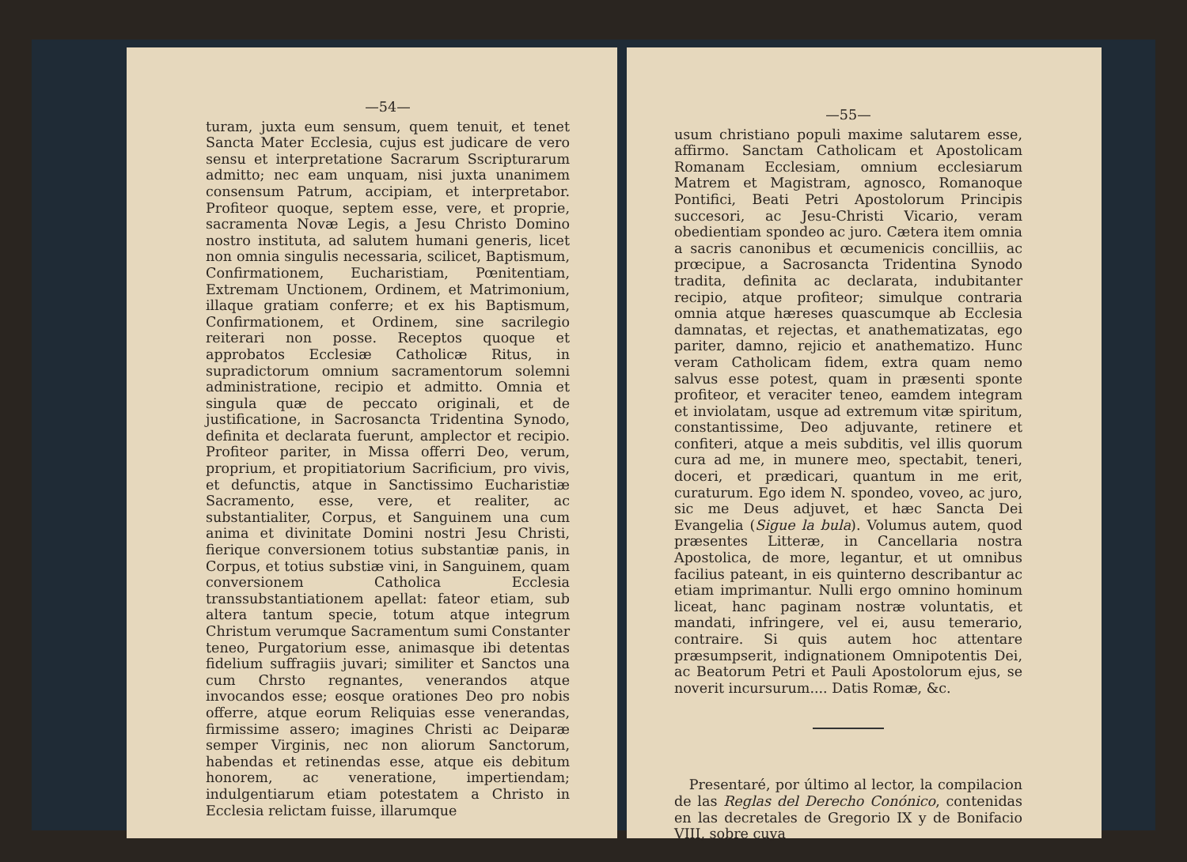—54—
turam, juxta eum sensum, quem tenuit, et tenet Sancta Mater Ecclesia, cujus est judicare de vero sensu et interpretatione Sacrarum Sscripturarum admitto; nec eam unquam, nisi juxta unanimem consensum Patrum, accipiam, et interpretabor. Profiteor quoque, septem esse, vere, et proprie, sacramenta Novæ Legis, a Jesu Christo Domino nostro instituta, ad salutem humani generis, licet non omnia singulis necessaria, scilicet, Baptismum, Confirmationem, Eucharistiam, Pœnitentiam, Extremam Unctionem, Ordinem, et Matrimonium, illaque gratiam conferre; et ex his Baptismum, Confirmationem, et Ordinem, sine sacrilegio reiterari non posse. Receptos quoque et approbatos Ecclesiæ Catholicæ Ritus, in supradictorum omnium sacramentorum solemni administratione, recipio et admitto. Omnia et singula quæ de peccato originali, et de justificatione, in Sacrosancta Tridentina Synodo, definita et declarata fuerunt, amplector et recipio. Profiteor pariter, in Missa offerri Deo, verum, proprium, et propitiatorium Sacrificium, pro vivis, et defunctis, atque in Sanctissimo Eucharistiæ Sacramento, esse, vere, et realiter, ac substantialiter, Corpus, et Sanguinem una cum anima et divinitate Domini nostri Jesu Christi, fierique conversionem totius substantiæ panis, in Corpus, et totius substiæ vini, in Sanguinem, quam conversionem Catholica Ecclesia transsubstantiationem apellat: fateor etiam, sub altera tantum specie, totum atque integrum Christum verumque Sacramentum sumi Constanter teneo, Purgatorium esse, animasque ibi detentas fidelium suffragiis juvari; similiter et Sanctos una cum Chrsto regnantes, venerandos atque invocandos esse; eosque orationes Deo pro nobis offerre, atque eorum Reliquias esse venerandas, firmissime assero; imagines Christi ac Deiparæ semper Virginis, nec non aliorum Sanctorum, habendas et retinendas esse, atque eis debitum honorem, ac veneratione, impertiendam; indulgentiarum etiam potestatem a Christo in Ecclesia relictam fuisse, illarumque
—55—
usum christiano populi maxime salutarem esse, affirmo. Sanctam Catholicam et Apostolicam Romanam Ecclesiam, omnium ecclesiarum Matrem et Magistram, agnosco, Romanoque Pontifici, Beati Petri Apostolorum Principis succesori, ac Jesu-Christi Vicario, veram obedientiam spondeo ac juro. Cætera item omnia a sacris canonibus et œcumenicis concilliis, ac prœcipue, a Sacrosancta Tridentina Synodo tradita, definita ac declarata, indubitanter recipio, atque profiteor; simulque contraria omnia atque hæreses quascumque ab Ecclesia damnatas, et rejectas, et anathematizatas, ego pariter, damno, rejicio et anathematizo. Hunc veram Catholicam fidem, extra quam nemo salvus esse potest, quam in præsenti sponte profiteor, et veraciter teneo, eamdem integram et inviolatam, usque ad extremum vitæ spiritum, constantissime, Deo adjuvante, retinere et confiteri, atque a meis subditis, vel illis quorum cura ad me, in munere meo, spectabit, teneri, doceri, et prædicari, quantum in me erit, curaturum. Ego idem N. spondeo, voveo, ac juro, sic me Deus adjuvet, et hæc Sancta Dei Evangelia (Sigue la bula). Volumus autem, quod præsentes Litteræ, in Cancellaria nostra Apostolica, de more, legantur, et ut omnibus facilius pateant, in eis quinterno describantur ac etiam imprimantur. Nulli ergo omnino hominum liceat, hanc paginam nostræ voluntatis, et mandati, infringere, vel ei, ausu temerario, contraire. Si quis autem hoc attentare præsumpserit, indignationem Omnipotentis Dei, ac Beatorum Petri et Pauli Apostolorum ejus, se noverit incursurum.... Datis Romæ, &c.
Presentaré, por último al lector, la compilacion de las Reglas del Derecho Conónico, contenidas en las decretales de Gregorio IX y de Bonifacio VIII, sobre cuya